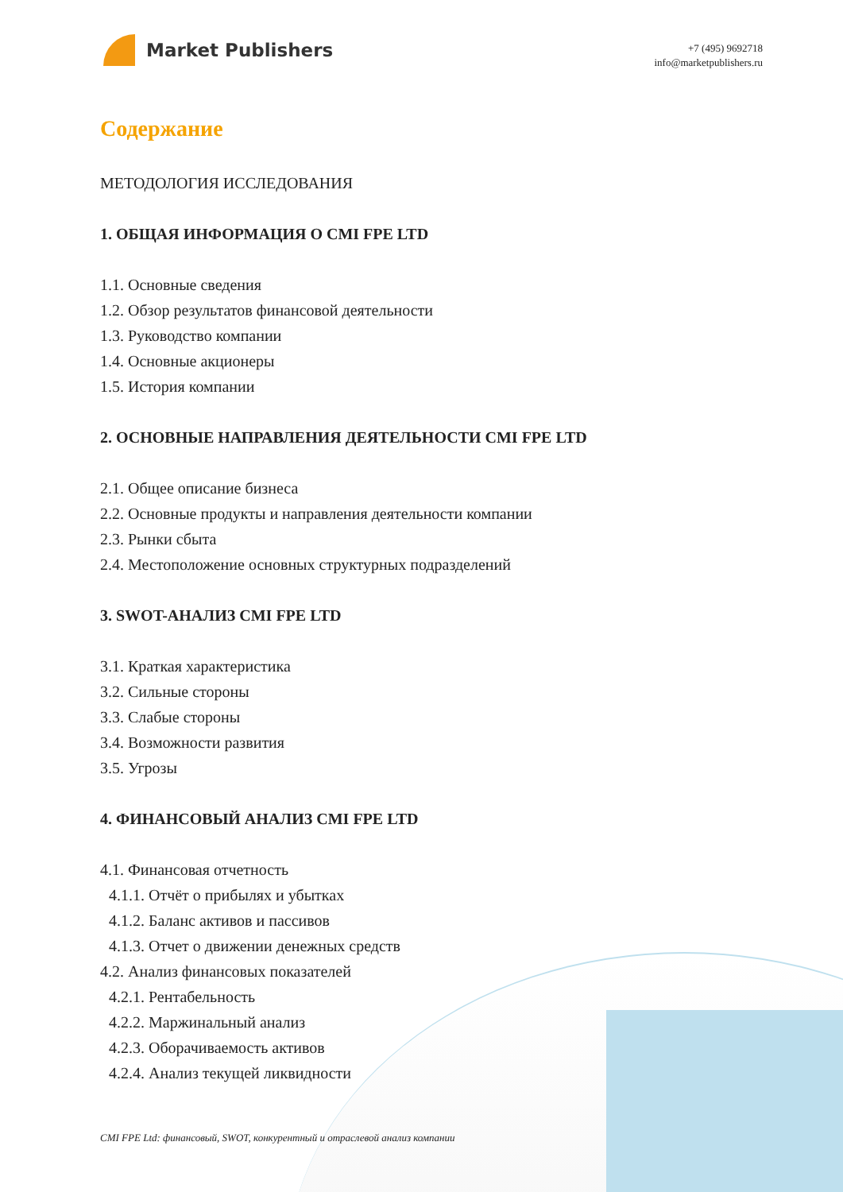Market Publishers
+7 (495) 9692718
info@marketpublishers.ru
Содержание
МЕТОДОЛОГИЯ ИССЛЕДОВАНИЯ
1. ОБЩАЯ ИНФОРМАЦИЯ О CMI FPE LTD
1.1. Основные сведения
1.2. Обзор результатов финансовой деятельности
1.3. Руководство компании
1.4. Основные акционеры
1.5. История компании
2. ОСНОВНЫЕ НАПРАВЛЕНИЯ ДЕЯТЕЛЬНОСТИ CMI FPE LTD
2.1. Общее описание бизнеса
2.2. Основные продукты и направления деятельности компании
2.3. Рынки сбыта
2.4. Местоположение основных структурных подразделений
3. SWOT-АНАЛИЗ CMI FPE LTD
3.1. Краткая характеристика
3.2. Сильные стороны
3.3. Слабые стороны
3.4. Возможности развития
3.5. Угрозы
4. ФИНАНСОВЫЙ АНАЛИЗ CMI FPE LTD
4.1. Финансовая отчетность
4.1.1. Отчёт о прибылях и убытках
4.1.2. Баланс активов и пассивов
4.1.3. Отчет о движении денежных средств
4.2. Анализ финансовых показателей
4.2.1. Рентабельность
4.2.2. Маржинальный анализ
4.2.3. Оборачиваемость активов
4.2.4. Анализ текущей ликвидности
CMI FPE Ltd: финансовый, SWOT, конкурентный и отраслевой анализ компании